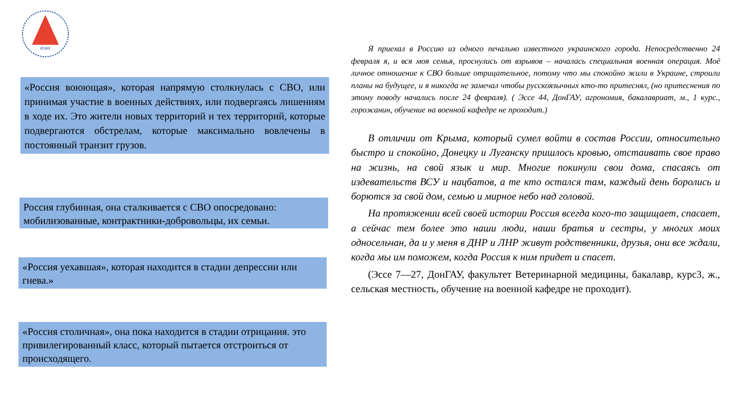ЮФУ
«Россия воюющая», которая напрямую столкнулась с СВО, или принимая участие в военных действиях, или подвергаясь лишениям в ходе их. Это жители новых территорий и тех территорий, которые подвергаются обстрелам, которые максимально вовлечены в постоянный транзит грузов.
Россия глубинная, она сталкивается с СВО опосредовано: мобилизованные, контрактники-добровольцы, их семьи.
«Россия уехавшая», которая находится в стадии депрессии или гнева.»
«Россия столичная», она пока находится в стадии отрицания. это привилегированный класс, который пытается отстроиться от происходящего.
Я приехал в Россию из одного печально известного украинского города. Непосредственно 24 февраля я, и вся моя семья, проснулись от взрывов – началась специальная военная операция. Моё личное отношение к СВО больше отрицательное, потому что мы спокойно жили в Украине, строили планы на будущее, и я никогда не замечал чтобы русскоязычных кто-то притеснял, (но притеснения по этому поводу начались после 24 февраля). ( Эссе 44, ДонГАУ, агрономия, бакалавриат, м., 1 курс., горожанин, обучение на военной кафедре не проходит.)
В отличии от Крыма, который сумел войти в состав России, относительно быстро и спокойно, Донецку и Луганску пришлось кровью, отстаивать свое право на жизнь, на свой язык и мир. Многие покинули свои дома, спасаясь от издевательств ВСУ и нацбатов, а те кто остался там, каждый день боролись и борются за свой дом, семью и мирное небо над головой.
На протяжении всей своей истории Россия всегда кого-то защищает, спасает, а сейчас тем более это наши люди, наши братья и сестры, у многих моих односельчан, да и у меня в ДНР и ЛНР живут родственники, друзья, они все ждали, когда мы им поможем, когда Россия к ним придет и спасет.
(Эссе 7—27, ДонГАУ, факультет Ветеринарной медицины, бакалавр, курс3, ж., сельская местность, обучение на военной кафедре не проходит).